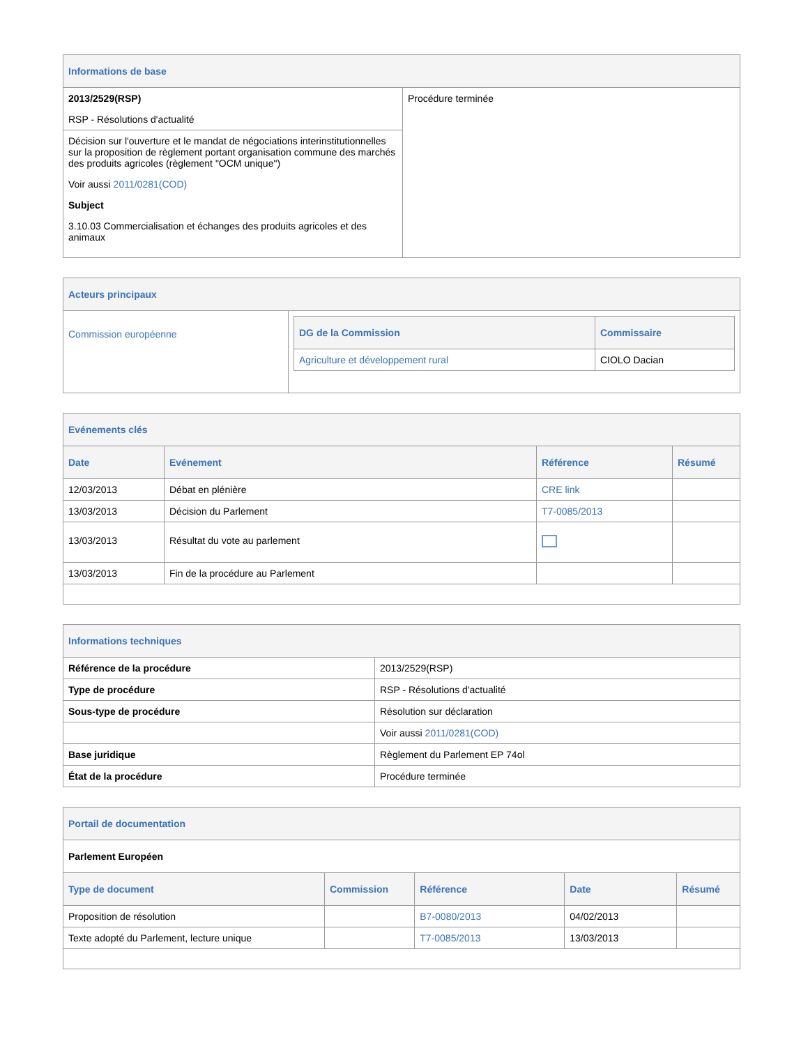| Informations de base | |
| 2013/2529(RSP) RSP - Résolutions d'actualité | Procédure terminée |
| Décision sur l'ouverture et le mandat de négociations interinstitutionnelles sur la proposition de règlement portant organisation commune des marchés des produits agricoles (règlement "OCM unique") Voir aussi 2011/0281(COD) Subject 3.10.03 Commercialisation et échanges des produits agricoles et des animaux | |
| Acteurs principaux | |
| Commission européenne | / DG de la Commission / Commissaire / / --- / --- / / Agriculture et développement rural / CIOLO Dacian / |
| Evénements clés | | | |
| Date | Evénement | Référence | Résumé |
| 12/03/2013 | Débat en plénière | CRE link | |
| 13/03/2013 | Décision du Parlement | T7-0085/2013 | |
| 13/03/2013 | Résultat du vote au parlement | | |
| 13/03/2013 | Fin de la procédure au Parlement | | |
| Informations techniques | |
| Référence de la procédure | 2013/2529(RSP) |
| Type de procédure | RSP - Résolutions d'actualité |
| Sous-type de procédure | Résolution sur déclaration |
| | Voir aussi 2011/0281(COD) |
| Base juridique | Règlement du Parlement EP 74ol |
| État de la procédure | Procédure terminée |
| Portail de documentation | | | | |
| Parlement Européen | | | | |
| Type de document | Commission | Référence | Date | Résumé |
| Proposition de résolution | | B7-0080/2013 | 04/02/2013 | |
| Texte adopté du Parlement, lecture unique | | T7-0085/2013 | 13/03/2013 | |